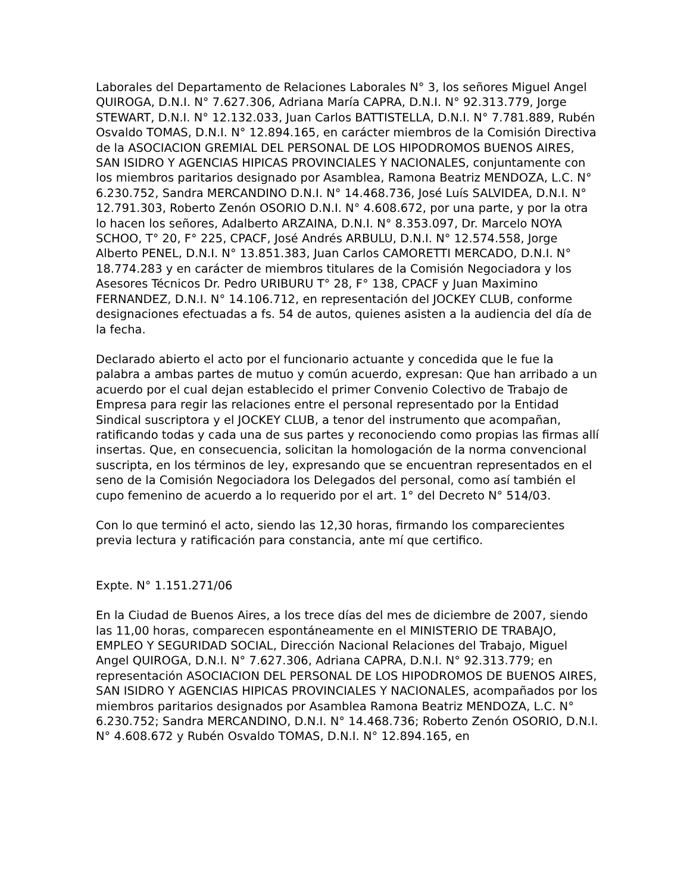Laborales del Departamento de Relaciones Laborales N° 3, los señores Miguel Angel QUIROGA, D.N.I. N° 7.627.306, Adriana María CAPRA, D.N.I. N° 92.313.779, Jorge STEWART, D.N.I. N° 12.132.033, Juan Carlos BATTISTELLA, D.N.I. N° 7.781.889, Rubén Osvaldo TOMAS, D.N.I. N° 12.894.165, en carácter miembros de la Comisión Directiva de la ASOCIACION GREMIAL DEL PERSONAL DE LOS HIPODROMOS BUENOS AIRES, SAN ISIDRO Y AGENCIAS HIPICAS PROVINCIALES Y NACIONALES, conjuntamente con los miembros paritarios designado por Asamblea, Ramona Beatriz MENDOZA, L.C. N° 6.230.752, Sandra MERCANDINO D.N.I. N° 14.468.736, José Luís SALVIDEA, D.N.I. N° 12.791.303, Roberto Zenón OSORIO D.N.I. N° 4.608.672, por una parte, y por la otra lo hacen los señores, Adalberto ARZAINA, D.N.I. N° 8.353.097, Dr. Marcelo NOYA SCHOO, T° 20, F° 225, CPACF, José Andrés ARBULU, D.N.I. N° 12.574.558, Jorge Alberto PENEL, D.N.I. N° 13.851.383, Juan Carlos CAMORETTI MERCADO, D.N.I. N° 18.774.283 y en carácter de miembros titulares de la Comisión Negociadora y los Asesores Técnicos Dr. Pedro URIBURU T° 28, F° 138, CPACF y Juan Maximino FERNANDEZ, D.N.I. N° 14.106.712, en representación del JOCKEY CLUB, conforme designaciones efectuadas a fs. 54 de autos, quienes asisten a la audiencia del día de la fecha.
Declarado abierto el acto por el funcionario actuante y concedida que le fue la palabra a ambas partes de mutuo y común acuerdo, expresan: Que han arribado a un acuerdo por el cual dejan establecido el primer Convenio Colectivo de Trabajo de Empresa para regir las relaciones entre el personal representado por la Entidad Sindical suscriptora y el JOCKEY CLUB, a tenor del instrumento que acompañan, ratificando todas y cada una de sus partes y reconociendo como propias las firmas allí insertas. Que, en consecuencia, solicitan la homologación de la norma convencional suscripta, en los términos de ley, expresando que se encuentran representados en el seno de la Comisión Negociadora los Delegados del personal, como así también el cupo femenino de acuerdo a lo requerido por el art. 1° del Decreto N° 514/03.
Con lo que terminó el acto, siendo las 12,30 horas, firmando los comparecientes previa lectura y ratificación para constancia, ante mí que certifico.
Expte. N° 1.151.271/06
En la Ciudad de Buenos Aires, a los trece días del mes de diciembre de 2007, siendo las 11,00 horas, comparecen espontáneamente en el MINISTERIO DE TRABAJO, EMPLEO Y SEGURIDAD SOCIAL, Dirección Nacional Relaciones del Trabajo, Miguel Angel QUIROGA, D.N.I. N° 7.627.306, Adriana CAPRA, D.N.I. N° 92.313.779; en representación ASOCIACION DEL PERSONAL DE LOS HIPODROMOS DE BUENOS AIRES, SAN ISIDRO Y AGENCIAS HIPICAS PROVINCIALES Y NACIONALES, acompañados por los miembros paritarios designados por Asamblea Ramona Beatriz MENDOZA, L.C. N° 6.230.752; Sandra MERCANDINO, D.N.I. N° 14.468.736; Roberto Zenón OSORIO, D.N.I. N° 4.608.672 y Rubén Osvaldo TOMAS, D.N.I. N° 12.894.165, en